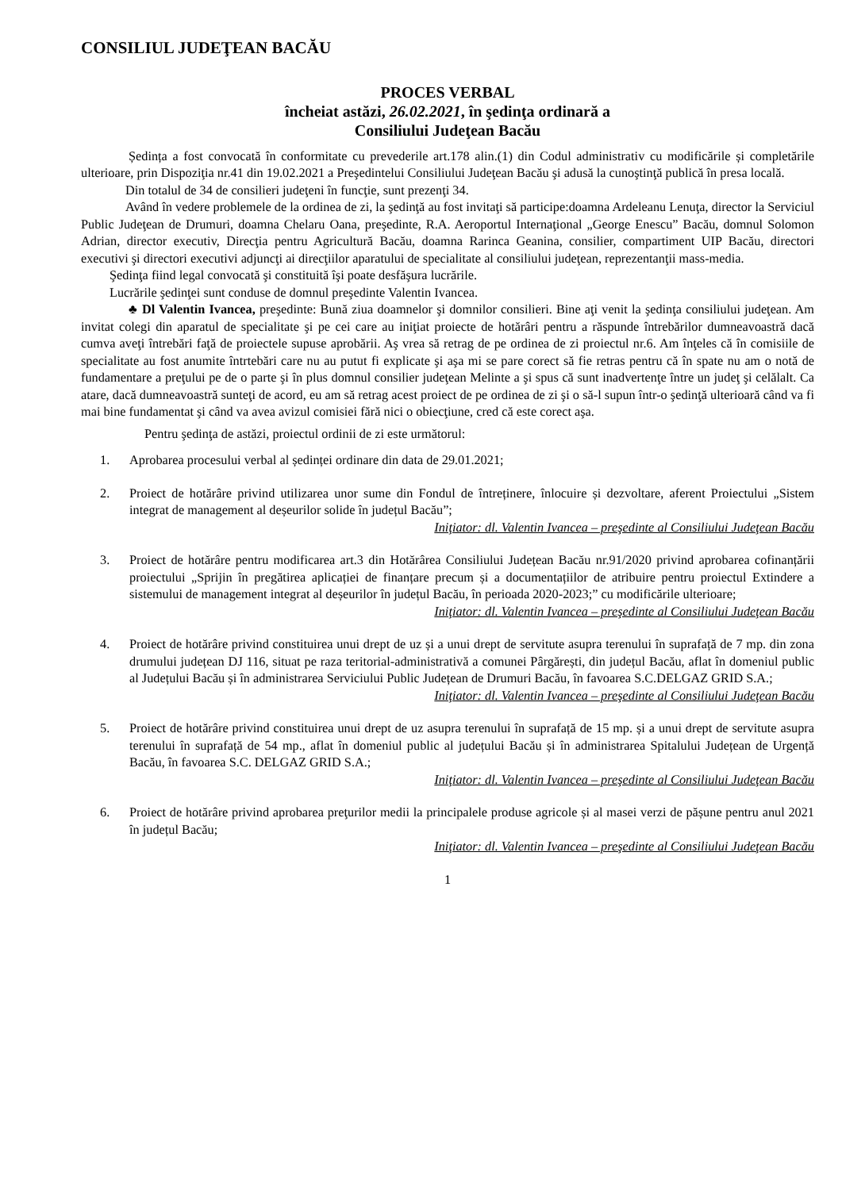CONSILIUL JUDEŢEAN BACĂU
PROCES VERBAL
încheiat astăzi, 26.02.2021, în şedinţa ordinară a
Consiliului Judeţean Bacău
Ședința a fost convocată în conformitate cu prevederile art.178 alin.(1) din Codul administrativ cu modificările și completările ulterioare, prin Dispoziţia nr.41 din 19.02.2021 a Preşedintelui Consiliului Judeţean Bacău şi adusă la cunoştinţă publică în presa locală.
Din totalul de 34 de consilieri judeţeni în funcţie, sunt prezenţi 34.
Având în vedere problemele de la ordinea de zi, la şedinţă au fost invitaţi să participe:doamna Ardeleanu Lenuţa, director la Serviciul Public Judeţean de Drumuri, doamna Chelaru Oana, preşedinte, R.A. Aeroportul Internaţional „George Enescu” Bacău, domnul Solomon Adrian, director executiv, Direcţia pentru Agricultură Bacău, doamna Rarinca Geanina, consilier, compartiment UIP Bacău, directori executivi şi directori executivi adjuncţi ai direcţiilor aparatului de specialitate al consiliului judeţean, reprezentanţii mass-media.
Şedinţa fiind legal convocată şi constituită îşi poate desfăşura lucrările.
Lucrările şedinţei sunt conduse de domnul preşedinte Valentin Ivancea.
♣ Dl Valentin Ivancea, preşedinte: Bună ziua doamnelor şi domnilor consilieri. Bine aţi venit la şedinţa consiliului judeţean. Am invitat colegi din aparatul de specialitate şi pe cei care au iniţiat proiecte de hotărâri pentru a răspunde întrebărilor dumneavoastră dacă cumva aveţi întrebări faţă de proiectele supuse aprobării. Aş vrea să retrag de pe ordinea de zi proiectul nr.6. Am înţeles că în comisiile de specialitate au fost anumite întrtebări care nu au putut fi explicate şi aşa mi se pare corect să fie retras pentru că în spate nu am o notă de fundamentare a preţului pe de o parte şi în plus domnul consilier judeţean Melinte a şi spus că sunt inadvertenţe între un judeţ şi celălalt. Ca atare, dacă dumneavoastră sunteţi de acord, eu am să retrag acest proiect de pe ordinea de zi şi o să-l supun într-o şedinţă ulterioară când va fi mai bine fundamentat şi când va avea avizul comisiei fără nici o obiecţiune, cred că este corect aşa.
Pentru şedinţa de astăzi, proiectul ordinii de zi este următorul:
1. Aprobarea procesului verbal al ședinței ordinare din data de 29.01.2021;
2. Proiect de hotărâre privind utilizarea unor sume din Fondul de întreținere, înlocuire și dezvoltare, aferent Proiectului „Sistem integrat de management al deșeurilor solide în județul Bacău”;
Iniţiator: dl. Valentin Ivancea – preşedinte al Consiliului Judeţean Bacău
3. Proiect de hotărâre pentru modificarea art.3 din Hotărârea Consiliului Județean Bacău nr.91/2020 privind aprobarea cofinanțării proiectului „Sprijin în pregătirea aplicației de finanțare precum și a documentațiilor de atribuire pentru proiectul Extindere a sistemului de management integrat al deșeurilor în județul Bacău, în perioada 2020-2023;” cu modificările ulterioare;
Iniţiator: dl. Valentin Ivancea – preşedinte al Consiliului Judeţean Bacău
4. Proiect de hotărâre privind constituirea unui drept de uz și a unui drept de servitute asupra terenului în suprafață de 7 mp. din zona drumului județean DJ 116, situat pe raza teritorial-administrativă a comunei Pârgărești, din județul Bacău, aflat în domeniul public al Județului Bacău și în administrarea Serviciului Public Județean de Drumuri Bacău, în favoarea S.C.DELGAZ GRID S.A.;
Iniţiator: dl. Valentin Ivancea – preşedinte al Consiliului Judeţean Bacău
5. Proiect de hotărâre privind constituirea unui drept de uz asupra terenului în suprafață de 15 mp. și a unui drept de servitute asupra terenului în suprafață de 54 mp., aflat în domeniul public al județului Bacău și în administrarea Spitalului Județean de Urgență Bacău, în favoarea S.C. DELGAZ GRID S.A.;
Iniţiator: dl. Valentin Ivancea – preşedinte al Consiliului Judeţean Bacău
6. Proiect de hotărâre privind aprobarea preţurilor medii la principalele produse agricole și al masei verzi de pășune pentru anul 2021 în județul Bacău;
Iniţiator: dl. Valentin Ivancea – preşedinte al Consiliului Judeţean Bacău
1